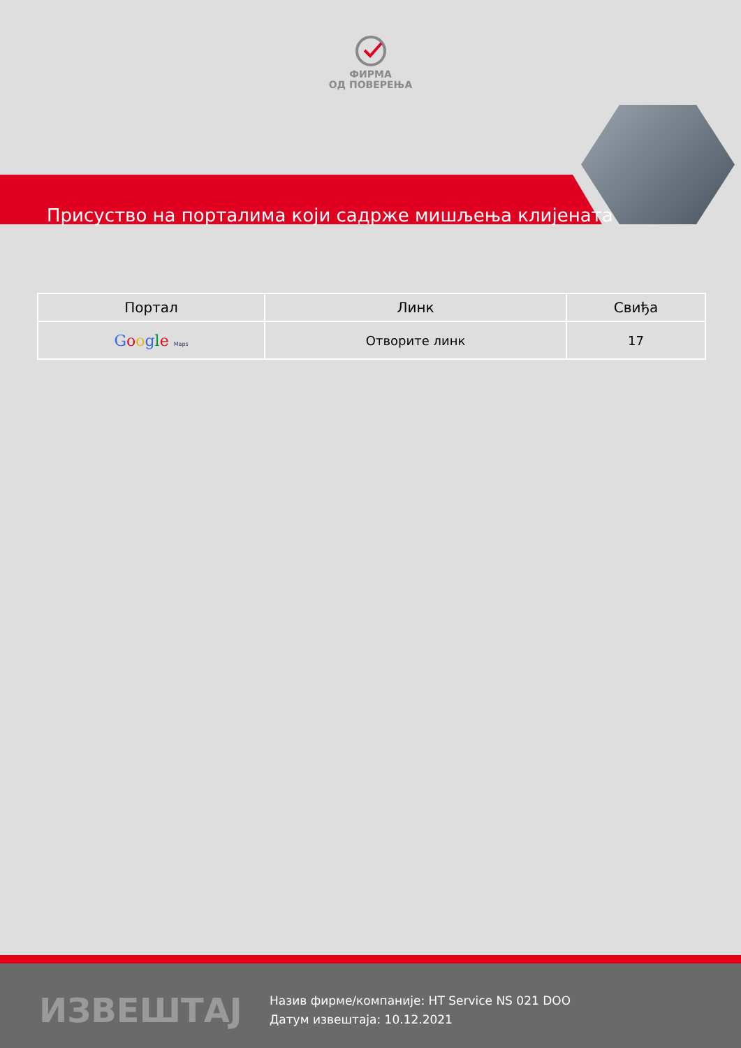ФИРМА
ОД ПОВЕРЕЊА
Присуство на порталима који садрже мишљења клијената
| Портал | Линк | Свиђа |
| --- | --- | --- |
| G o o g l e Maps | Отворите линк | 17 |
ИЗВЕШТАЈ
Назив фирме/компаније: HT Service NS 021 DOO
Датум извештаја: 10.12.2021